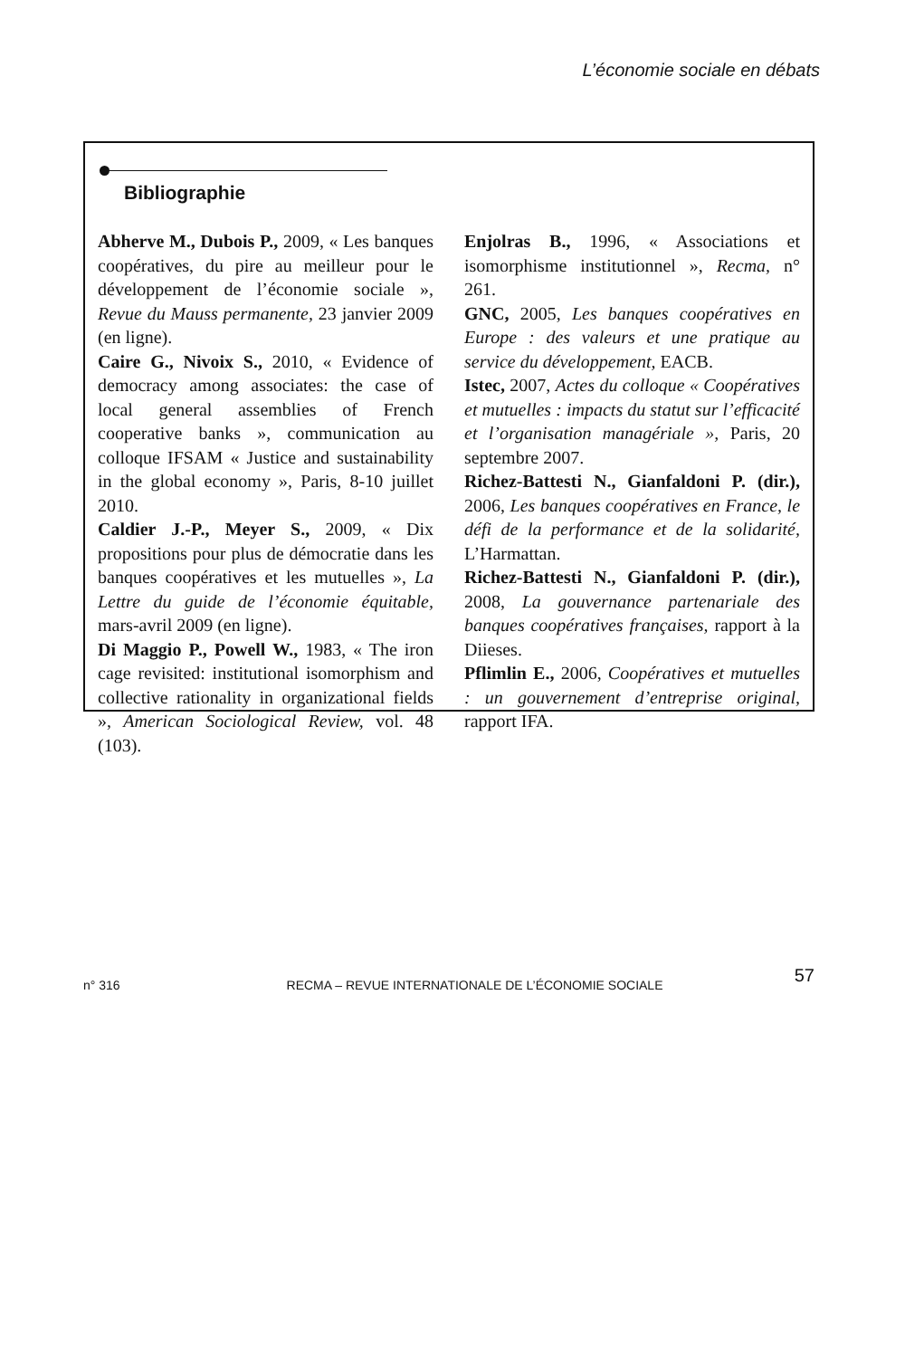L’économie sociale en débats
Bibliographie
Abherve M., Dubois P., 2009, « Les banques coopératives, du pire au meilleur pour le développement de l’économie sociale », Revue du Mauss permanente, 23 janvier 2009 (en ligne).
Caire G., Nivoix S., 2010, « Evidence of democracy among associates: the case of local general assemblies of French cooperative banks », communication au colloque IFSAM « Justice and sustainability in the global economy », Paris, 8-10 juillet 2010.
Caldier J.-P., Meyer S., 2009, « Dix propositions pour plus de démocratie dans les banques coopératives et les mutuelles », La Lettre du guide de l’économie équitable, mars-avril 2009 (en ligne).
Di Maggio P., Powell W., 1983, « The iron cage revisited: institutional isomorphism and collective rationality in organizational fields », American Sociological Review, vol. 48 (103).
Enjolras B., 1996, « Associations et isomorphisme institutionnel », Recma, n° 261.
GNC, 2005, Les banques coopératives en Europe : des valeurs et une pratique au service du développement, EACB.
Istec, 2007, Actes du colloque « Coopératives et mutuelles : impacts du statut sur l’efficacité et l’organisation managériale », Paris, 20 septembre 2007.
Richez-Battesti N., Gianfaldoni P. (dir.), 2006, Les banques coopératives en France, le défi de la performance et de la solidarité, L’Harmattan.
Richez-Battesti N., Gianfaldoni P. (dir.), 2008, La gouvernance partenariale des banques coopératives françaises, rapport à la Diieses.
Pflimlin E., 2006, Coopératives et mutuelles : un gouvernement d’entreprise original, rapport IFA.
57
n° 316 RECMA – REVUE INTERNATIONALE DE L’ÉCONOMIE SOCIALE